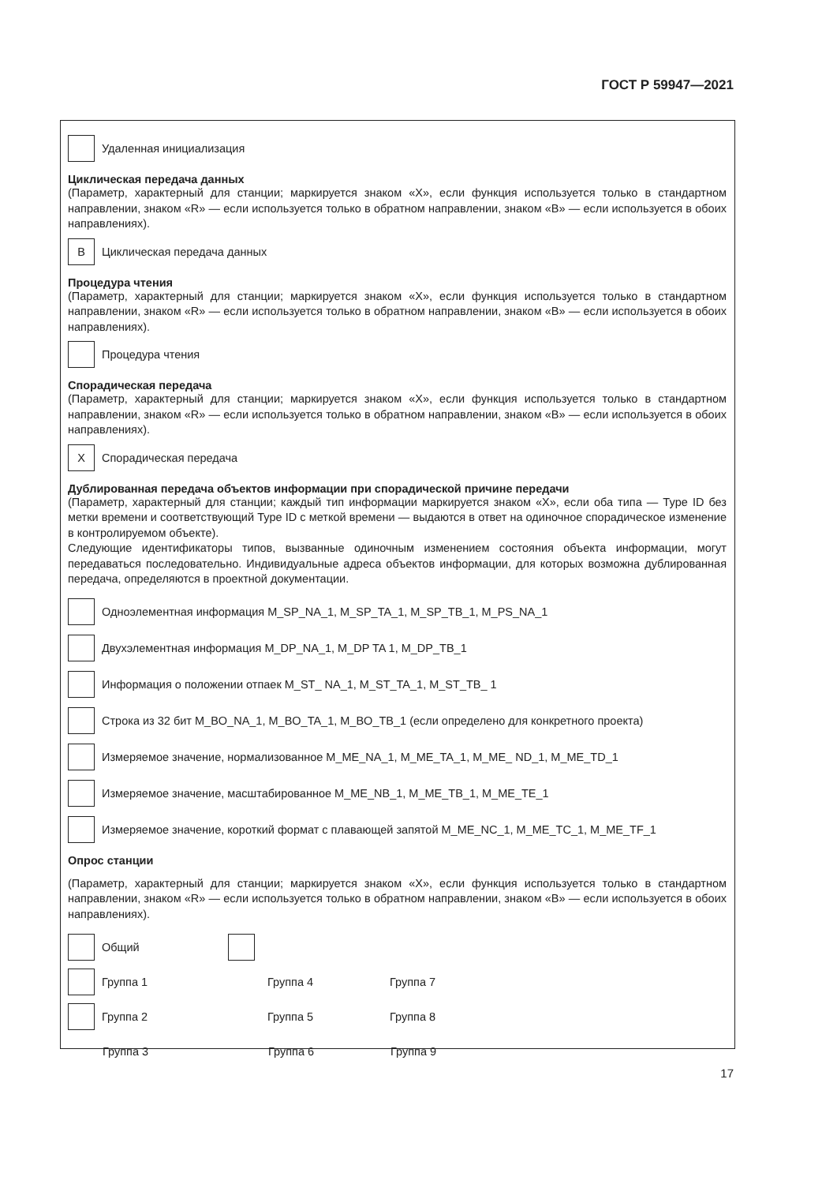ГОСТ Р 59947—2021
Удаленная инициализация
Циклическая передача данных
(Параметр, характерный для станции; маркируется знаком «X», если функция используется только в стандарт­ном направлении, знаком «R» — если используется только в обратном направлении, знаком «B» — если ис­пользуется в обоих направлениях).
B
Циклическая передача данных
Процедура чтения
(Параметр, характерный для станции; маркируется знаком «X», если функция используется только в стандарт­ном направлении, знаком «R» — если используется только в обратном направлении, знаком «B» — если ис­пользуется в обоих направлениях).
Процедура чтения
Спорадическая передача
(Параметр, характерный для станции; маркируется знаком «X», если функция используется только в стандарт­ном направлении, знаком «R» — если используется только в обратном направлении, знаком «B» — если ис­пользуется в обоих направлениях).
X
Спорадическая передача
Дублированная передача объектов информации при спорадической причине передачи
(Параметр, характерный для станции; каждый тип информации маркируется знаком «X», если оба типа — Type ID без метки времени и соответствующий Type ID с меткой времени — выдаются в ответ на одиночное спорадическое изменение в контролируемом объекте).
Следующие идентификаторы типов, вызванные одиночным изменением состояния объекта информации, могут передаваться последовательно. Индивидуальные адреса объектов информации, для которых возможна дублированная передача, определяются в проектной документации.
Одноэлементная информация M_SP_NA_1, M_SP_TA_1, M_SP_TB_1, M_PS_NA_1
Двухэлементная информация M_DP_NA_1, M_DP TA 1, M_DP_TB_1
Информация о положении отпаек M_ST_ NA_1, M_ST_TA_1, M_ST_TB_ 1
Строка из 32 бит M_BO_NA_1, M_BO_TA_1, M_BO_TB_1 (если определено для конкретного проекта)
Измеряемое значение, нормализованное M_ME_NA_1, M_ME_TA_1, M_ME_ ND_1, M_ME_TD_1
Измеряемое значение, масштабированное M_ME_NB_1, M_ME_TB_1, M_ME_TE_1
Измеряемое значение, короткий формат с плавающей запятой M_ME_NC_1, M_ME_TC_1, M_ME_TF_1
Опрос станции
(Параметр, характерный для станции; маркируется знаком «X», если функция используется только в стандарт­ном направлении, знаком «R» — если используется только в обратном направлении, знаком «B» — если ис­пользуется в обоих направлениях).
Общий
Группа 1 Группа 4 Группа 7
Группа 2 Группа 5 Группа 8
Группа 3 Группа 6 Группа 9
17